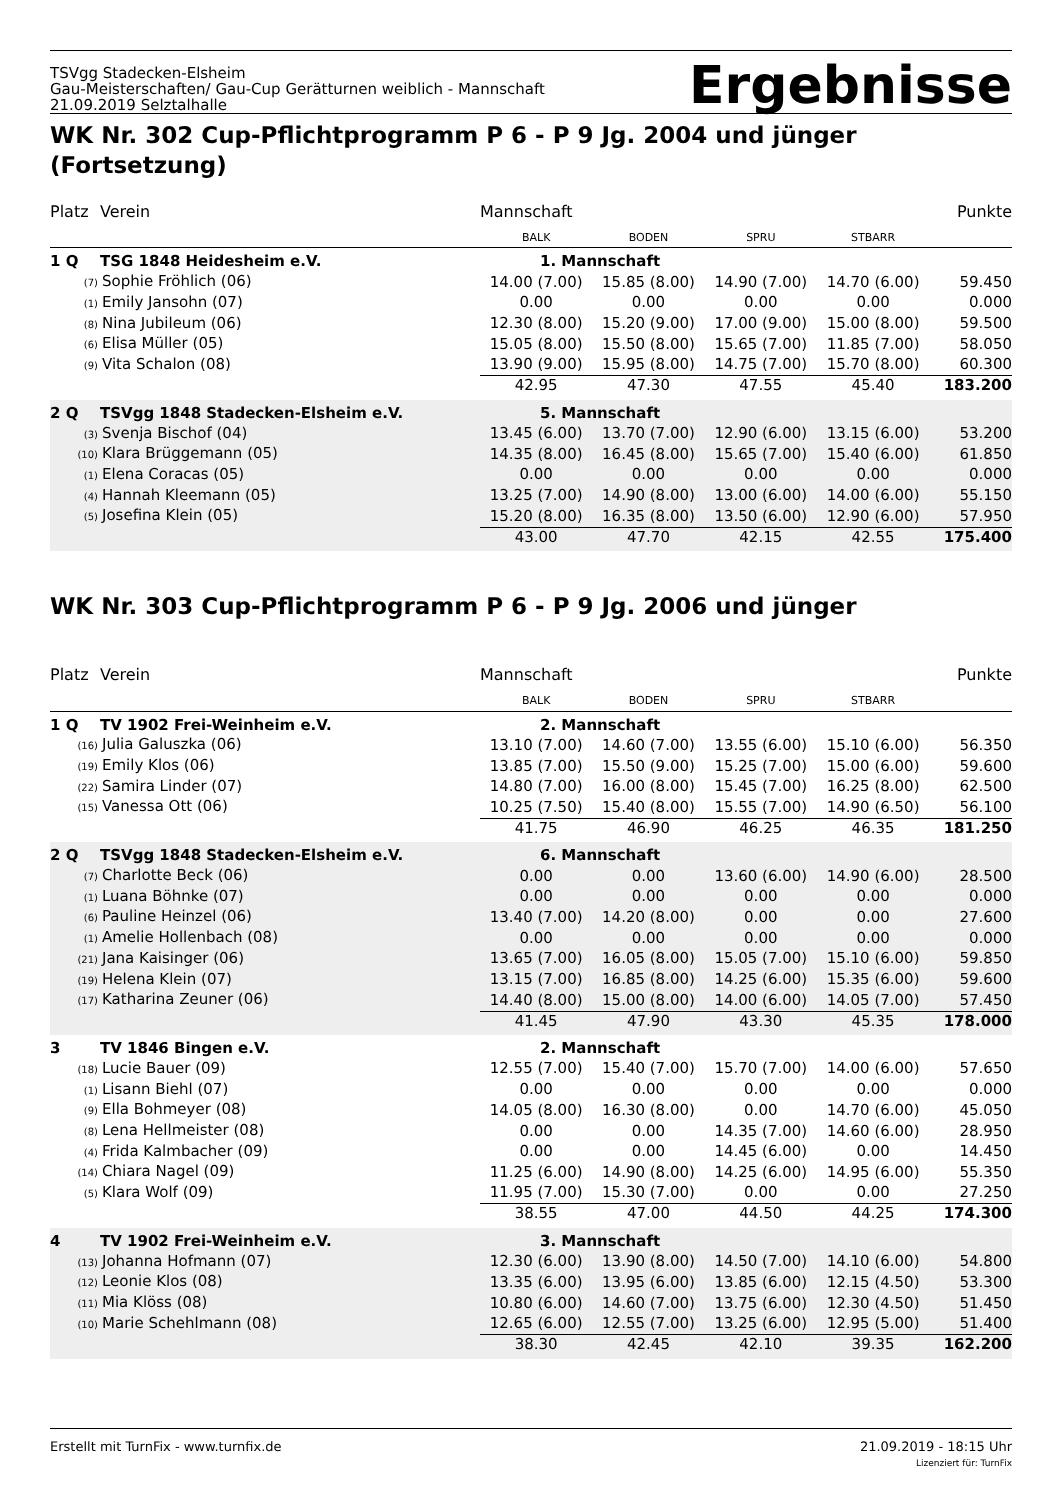TSVgg Stadecken-Elsheim
Gau-Meisterschaften/ Gau-Cup Gerätturnen weiblich - Mannschaft
21.09.2019 Selztalhalle
Ergebnisse
WK Nr. 302 Cup-Pflichtprogramm P 6 - P 9 Jg. 2004 und jünger (Fortsetzung)
| Platz | Verein | Mannschaft | | | | Punkte |
| --- | --- | --- | --- | --- | --- | --- |
| | | BALK | BODEN | SPRU | STBARR | |
| 1 Q | TSG 1848 Heidesheim e.V. | 1. Mannschaft | | | | |
| (7) Sophie Fröhlich (06) | | 14.00 (7.00) | 15.85 (8.00) | 14.90 (7.00) | 14.70 (6.00) | 59.450 |
| (1) Emily Jansohn (07) | | 0.00 | 0.00 | 0.00 | 0.00 | 0.000 |
| (8) Nina Jubileum (06) | | 12.30 (8.00) | 15.20 (9.00) | 17.00 (9.00) | 15.00 (8.00) | 59.500 |
| (6) Elisa Müller (05) | | 15.05 (8.00) | 15.50 (8.00) | 15.65 (7.00) | 11.85 (7.00) | 58.050 |
| (9) Vita Schalon (08) | | 13.90 (9.00) | 15.95 (8.00) | 14.75 (7.00) | 15.70 (8.00) | 60.300 |
| | | 42.95 | 47.30 | 47.55 | 45.40 | 183.200 |
| 2 Q | TSVgg 1848 Stadecken-Elsheim e.V. | 5. Mannschaft | | | | |
| (3) Svenja Bischof (04) | | 13.45 (6.00) | 13.70 (7.00) | 12.90 (6.00) | 13.15 (6.00) | 53.200 |
| (10) Klara Brüggemann (05) | | 14.35 (8.00) | 16.45 (8.00) | 15.65 (7.00) | 15.40 (6.00) | 61.850 |
| (1) Elena Coracas (05) | | 0.00 | 0.00 | 0.00 | 0.00 | 0.000 |
| (4) Hannah Kleemann (05) | | 13.25 (7.00) | 14.90 (8.00) | 13.00 (6.00) | 14.00 (6.00) | 55.150 |
| (5) Josefina Klein (05) | | 15.20 (8.00) | 16.35 (8.00) | 13.50 (6.00) | 12.90 (6.00) | 57.950 |
| | | 43.00 | 47.70 | 42.15 | 42.55 | 175.400 |
WK Nr. 303 Cup-Pflichtprogramm P 6 - P 9 Jg. 2006 und jünger
| Platz | Verein | Mannschaft | | | | Punkte |
| --- | --- | --- | --- | --- | --- | --- |
| | | BALK | BODEN | SPRU | STBARR | |
| 1 Q | TV 1902 Frei-Weinheim e.V. | 2. Mannschaft | | | | |
| (16) Julia Galuszka (06) | | 13.10 (7.00) | 14.60 (7.00) | 13.55 (6.00) | 15.10 (6.00) | 56.350 |
| (19) Emily Klos (06) | | 13.85 (7.00) | 15.50 (9.00) | 15.25 (7.00) | 15.00 (6.00) | 59.600 |
| (22) Samira Linder (07) | | 14.80 (7.00) | 16.00 (8.00) | 15.45 (7.00) | 16.25 (8.00) | 62.500 |
| (15) Vanessa Ott (06) | | 10.25 (7.50) | 15.40 (8.00) | 15.55 (7.00) | 14.90 (6.50) | 56.100 |
| | | 41.75 | 46.90 | 46.25 | 46.35 | 181.250 |
| 2 Q | TSVgg 1848 Stadecken-Elsheim e.V. | 6. Mannschaft | | | | |
| (7) Charlotte Beck (06) | | 0.00 | 0.00 | 13.60 (6.00) | 14.90 (6.00) | 28.500 |
| (1) Luana Böhnke (07) | | 0.00 | 0.00 | 0.00 | 0.00 | 0.000 |
| (6) Pauline Heinzel (06) | | 13.40 (7.00) | 14.20 (8.00) | 0.00 | 0.00 | 27.600 |
| (1) Amelie Hollenbach (08) | | 0.00 | 0.00 | 0.00 | 0.00 | 0.000 |
| (21) Jana Kaisinger (06) | | 13.65 (7.00) | 16.05 (8.00) | 15.05 (7.00) | 15.10 (6.00) | 59.850 |
| (19) Helena Klein (07) | | 13.15 (7.00) | 16.85 (8.00) | 14.25 (6.00) | 15.35 (6.00) | 59.600 |
| (17) Katharina Zeuner (06) | | 14.40 (8.00) | 15.00 (8.00) | 14.00 (6.00) | 14.05 (7.00) | 57.450 |
| | | 41.45 | 47.90 | 43.30 | 45.35 | 178.000 |
| 3 | TV 1846 Bingen e.V. | 2. Mannschaft | | | | |
| (18) Lucie Bauer (09) | | 12.55 (7.00) | 15.40 (7.00) | 15.70 (7.00) | 14.00 (6.00) | 57.650 |
| (1) Lisann Biehl (07) | | 0.00 | 0.00 | 0.00 | 0.00 | 0.000 |
| (9) Ella Bohmeyer (08) | | 14.05 (8.00) | 16.30 (8.00) | 0.00 | 14.70 (6.00) | 45.050 |
| (8) Lena Hellmeister (08) | | 0.00 | 0.00 | 14.35 (7.00) | 14.60 (6.00) | 28.950 |
| (4) Frida Kalmbacher (09) | | 0.00 | 0.00 | 14.45 (6.00) | 0.00 | 14.450 |
| (14) Chiara Nagel (09) | | 11.25 (6.00) | 14.90 (8.00) | 14.25 (6.00) | 14.95 (6.00) | 55.350 |
| (5) Klara Wolf (09) | | 11.95 (7.00) | 15.30 (7.00) | 0.00 | 0.00 | 27.250 |
| | | 38.55 | 47.00 | 44.50 | 44.25 | 174.300 |
| 4 | TV 1902 Frei-Weinheim e.V. | 3. Mannschaft | | | | |
| (13) Johanna Hofmann (07) | | 12.30 (6.00) | 13.90 (8.00) | 14.50 (7.00) | 14.10 (6.00) | 54.800 |
| (12) Leonie Klos (08) | | 13.35 (6.00) | 13.95 (6.00) | 13.85 (6.00) | 12.15 (4.50) | 53.300 |
| (11) Mia Klöss (08) | | 10.80 (6.00) | 14.60 (7.00) | 13.75 (6.00) | 12.30 (4.50) | 51.450 |
| (10) Marie Schehlmann (08) | | 12.65 (6.00) | 12.55 (7.00) | 13.25 (6.00) | 12.95 (5.00) | 51.400 |
| | | 38.30 | 42.45 | 42.10 | 39.35 | 162.200 |
Erstellt mit TurnFix - www.turnfix.de
21.09.2019 - 18:15 Uhr
Lizenziert für: TurnFix